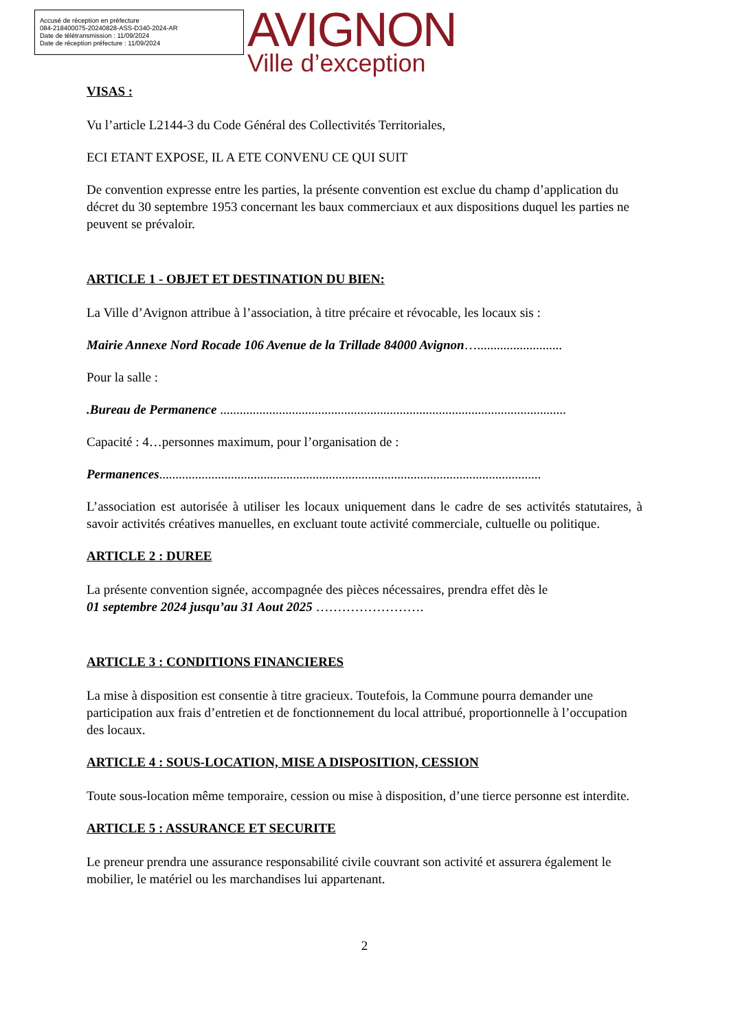Accusé de réception en préfecture
084-218400075-20240828-ASS-D340-2024-AR
Date de télétransmission : 11/09/2024
Date de réception préfecture : 11/09/2024
AVIGNON
Ville d’exception
VISAS :
Vu l’article L2144-3 du Code Général des Collectivités Territoriales,
ECI ETANT EXPOSE, IL A ETE CONVENU CE QUI SUIT
De convention expresse entre les parties, la présente convention est exclue du champ d’application du décret du 30 septembre 1953 concernant les baux commerciaux et aux dispositions duquel les parties ne peuvent se prévaloir.
ARTICLE 1 - OBJET ET DESTINATION DU BIEN:
La Ville d’Avignon attribue à l’association, à titre précaire et révocable, les locaux sis :
Mairie Annexe Nord Rocade 106 Avenue de la Trillade 84000 Avignon…..........................
Pour la salle :
.Bureau de Permanence ..........................................................................................................
Capacité : 4…personnes maximum, pour l’organisation de :
Permanences.....................................................................................................................
L’association est autorisée à utiliser les locaux uniquement dans le cadre de ses activités statutaires, à savoir activités créatives manuelles, en excluant toute activité commerciale, cultuelle ou politique.
ARTICLE 2 : DUREE
La présente convention signée, accompagnée des pièces nécessaires, prendra effet dès le
01 septembre 2024 jusqu’au 31 Aout 2025 …………………….
ARTICLE 3 : CONDITIONS FINANCIERES
La mise à disposition est consentie à titre gracieux. Toutefois, la Commune pourra demander une participation aux frais d’entretien et de fonctionnement du local attribué, proportionnelle à l’occupation des locaux.
ARTICLE 4 : SOUS-LOCATION, MISE A DISPOSITION, CESSION
Toute sous-location même temporaire, cession ou mise à disposition, d’une tierce personne est interdite.
ARTICLE 5 : ASSURANCE ET SECURITE
Le preneur prendra une assurance responsabilité civile couvrant son activité et assurera également le mobilier, le matériel ou les marchandises lui appartenant.
2